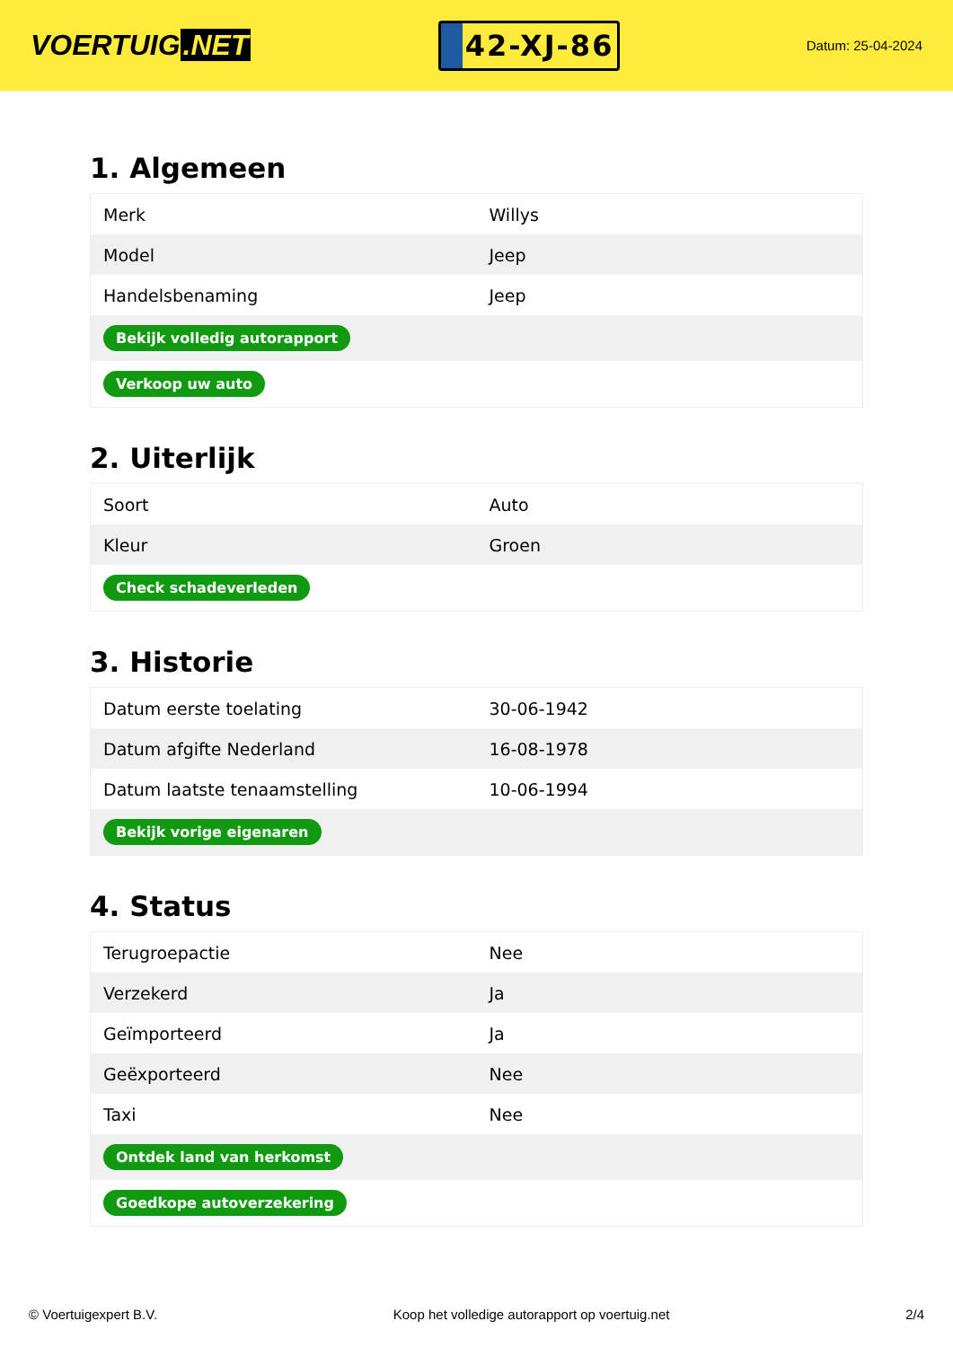VOERTUIG.NET
42-XJ-86
Datum: 25-04-2024
1. Algemeen
| Merk | Willys |
| Model | Jeep |
| Handelsbenaming | Jeep |
| Bekijk volledig autorapport | |
| Verkoop uw auto | |
2. Uiterlijk
| Soort | Auto |
| Kleur | Groen |
| Check schadeverleden | |
3. Historie
| Datum eerste toelating | 30-06-1942 |
| Datum afgifte Nederland | 16-08-1978 |
| Datum laatste tenaamstelling | 10-06-1994 |
| Bekijk vorige eigenaren | |
4. Status
| Terugroepactie | Nee |
| Verzekerd | Ja |
| Geïmporteerd | Ja |
| Geëxporteerd | Nee |
| Taxi | Nee |
| Ontdek land van herkomst | |
| Goedkope autoverzekering | |
© Voertuigexpert B.V. Koop het volledige autorapport op voertuig.net 2/4